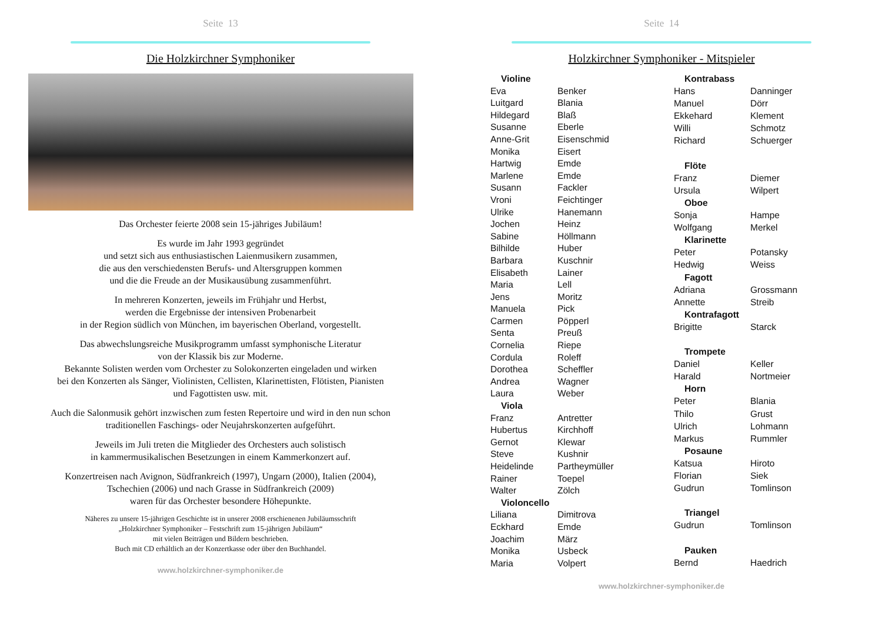Seite 13
Die Holzkirchner Symphoniker
Das Orchester feierte 2008 sein 15-jähriges Jubiläum!
Es wurde im Jahr 1993 gegründet
und setzt sich aus enthusiastischen Laienmusikern zusammen,
die aus den verschiedensten Berufs- und Altersgruppen kommen
und die die Freude an der Musikausübung zusammenführt.
In mehreren Konzerten, jeweils im Frühjahr und Herbst,
werden die Ergebnisse der intensiven Probenarbeit
in der Region südlich von München, im bayerischen Oberland, vorgestellt.
Das abwechslungsreiche Musikprogramm umfasst symphonische Literatur
von der Klassik bis zur Moderne.
Bekannte Solisten werden vom Orchester zu Solokonzerten eingeladen und wirken
bei den Konzerten als Sänger, Violinisten, Cellisten, Klarinettisten, Flötisten, Pianisten
und Fagottisten usw. mit.
Auch die Salonmusik gehört inzwischen zum festen Repertoire und wird in den nun schon
traditionellen Faschings- oder Neujahrskonzerten aufgeführt.
Jeweils im Juli treten die Mitglieder des Orchesters auch solistisch
in kammermusikalischen Besetzungen in einem Kammerkonzert auf.
Konzertreisen nach Avignon, Südfrankreich (1997), Ungarn (2000), Italien (2004),
Tschechien (2006) und nach Grasse in Südfrankreich (2009)
waren für das Orchester besondere Höhepunkte.
Näheres zu unsere 15-jährigen Geschichte ist in unserer 2008 erschienenen Jubiläumsschrift
„Holzkirchner Symphoniker – Festschrift zum 15-jährigen Jubiläum“
mit vielen Beiträgen und Bildern beschrieben.
Buch mit CD erhältlich an der Konzertkasse oder über den Buchhandel.
www.holzkirchner-symphoniker.de
Seite 14
Holzkirchner Symphoniker - Mitspieler
| Violine | |
| --- | --- |
| Eva | Benker |
| Luitgard | Blania |
| Hildegard | Blaß |
| Susanne | Eberle |
| Anne-Grit | Eisenschmid |
| Monika | Eisert |
| Hartwig | Emde |
| Marlene | Emde |
| Susann | Fackler |
| Vroni | Feichtinger |
| Ulrike | Hanemann |
| Jochen | Heinz |
| Sabine | Höllmann |
| Bilhilde | Huber |
| Barbara | Kuschnir |
| Elisabeth | Lainer |
| Maria | Lell |
| Jens | Moritz |
| Manuela | Pick |
| Carmen | Pöpperl |
| Senta | Preuß |
| Cornelia | Riepe |
| Cordula | Roleff |
| Dorothea | Scheffler |
| Andrea | Wagner |
| Laura | Weber |
| Viola | |
| Franz | Antretter |
| Hubertus | Kirchhoff |
| Gernot | Klewar |
| Steve | Kushnir |
| Heidelinde | Partheymüller |
| Rainer | Toepel |
| Walter | Zölch |
| Violoncello | |
| Liliana | Dimitrova |
| Eckhard | Emde |
| Joachim | März |
| Monika | Usbeck |
| Maria | Volpert |
| Kontrabass | |
| --- | --- |
| Hans | Danninger |
| Manuel | Dörr |
| Ekkehard | Klement |
| Willi | Schmotz |
| Richard | Schuerger |
| Flöte | |
| Franz | Diemer |
| Ursula | Wilpert |
| Oboe | |
| Sonja | Hampe |
| Wolfgang | Merkel |
| Klarinette | |
| Peter | Potansky |
| Hedwig | Weiss |
| Fagott | |
| Adriana | Grossmann |
| Annette | Streib |
| Kontrafagott | |
| Brigitte | Starck |
| Trompete | |
| Daniel | Keller |
| Harald | Nortmeier |
| Horn | |
| Peter | Blania |
| Thilo | Grust |
| Ulrich | Lohmann |
| Markus | Rummler |
| Posaune | |
| Katsua | Hiroto |
| Florian | Siek |
| Gudrun | Tomlinson |
| Triangel | |
| Gudrun | Tomlinson |
| Pauken | |
| Bernd | Haedrich |
www.holzkirchner-symphoniker.de